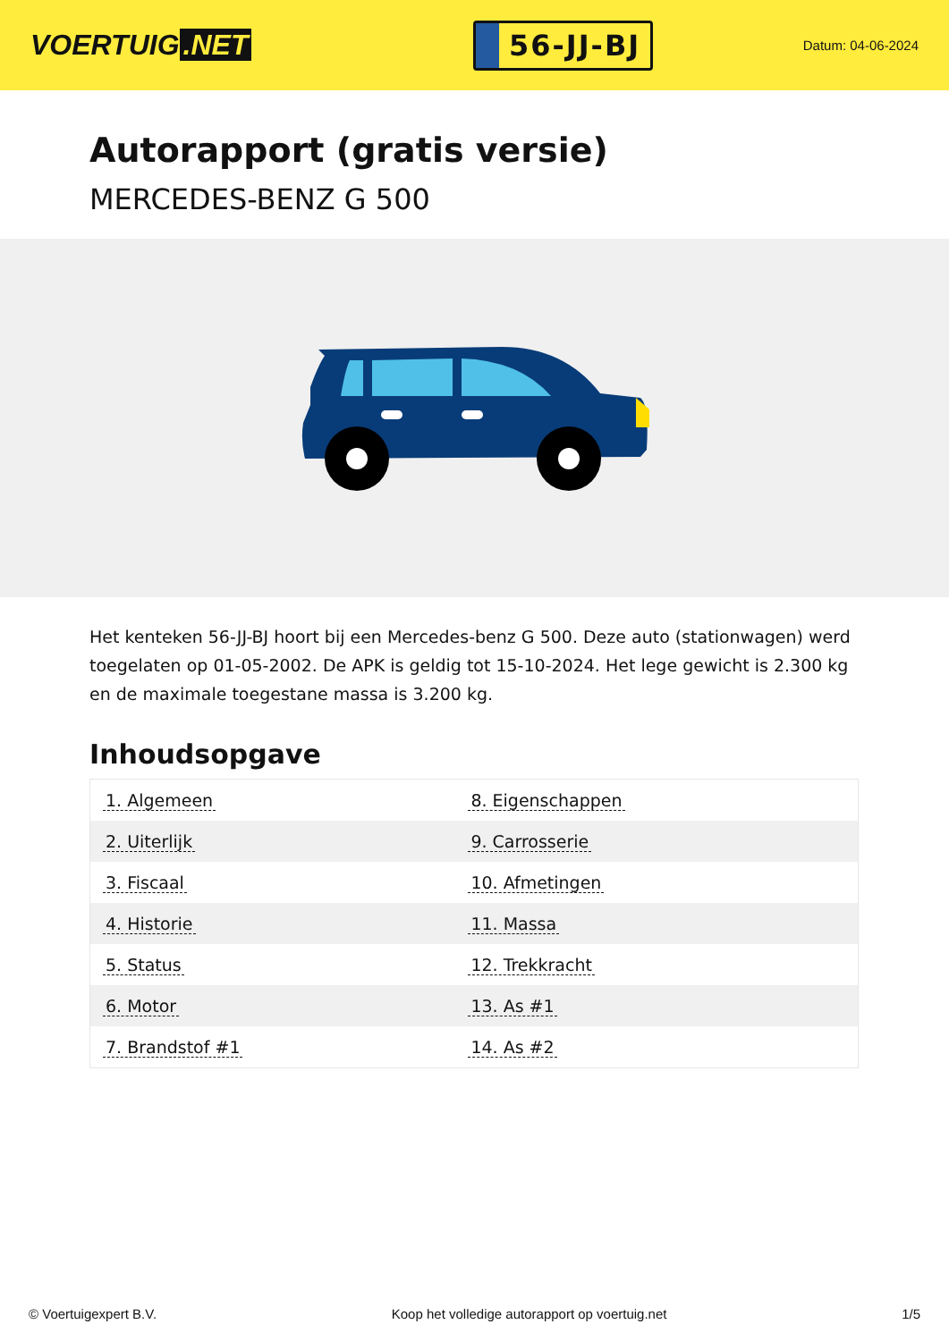VOERTUIG.NET
56-JJ-BJ
Datum: 04-06-2024
Autorapport (gratis versie)
MERCEDES-BENZ G 500
Het kenteken 56-JJ-BJ hoort bij een Mercedes-benz G 500. Deze auto (stationwagen) werd toegelaten op 01-05-2002. De APK is geldig tot 15-10-2024. Het lege gewicht is 2.300 kg en de maximale toegestane massa is 3.200 kg.
Inhoudsopgave
| 1. Algemeen | 8. Eigenschappen |
| 2. Uiterlijk | 9. Carrosserie |
| 3. Fiscaal | 10. Afmetingen |
| 4. Historie | 11. Massa |
| 5. Status | 12. Trekkracht |
| 6. Motor | 13. As #1 |
| 7. Brandstof #1 | 14. As #2 |
© Voertuigexpert B.V. Koop het volledige autorapport op voertuig.net 1/5